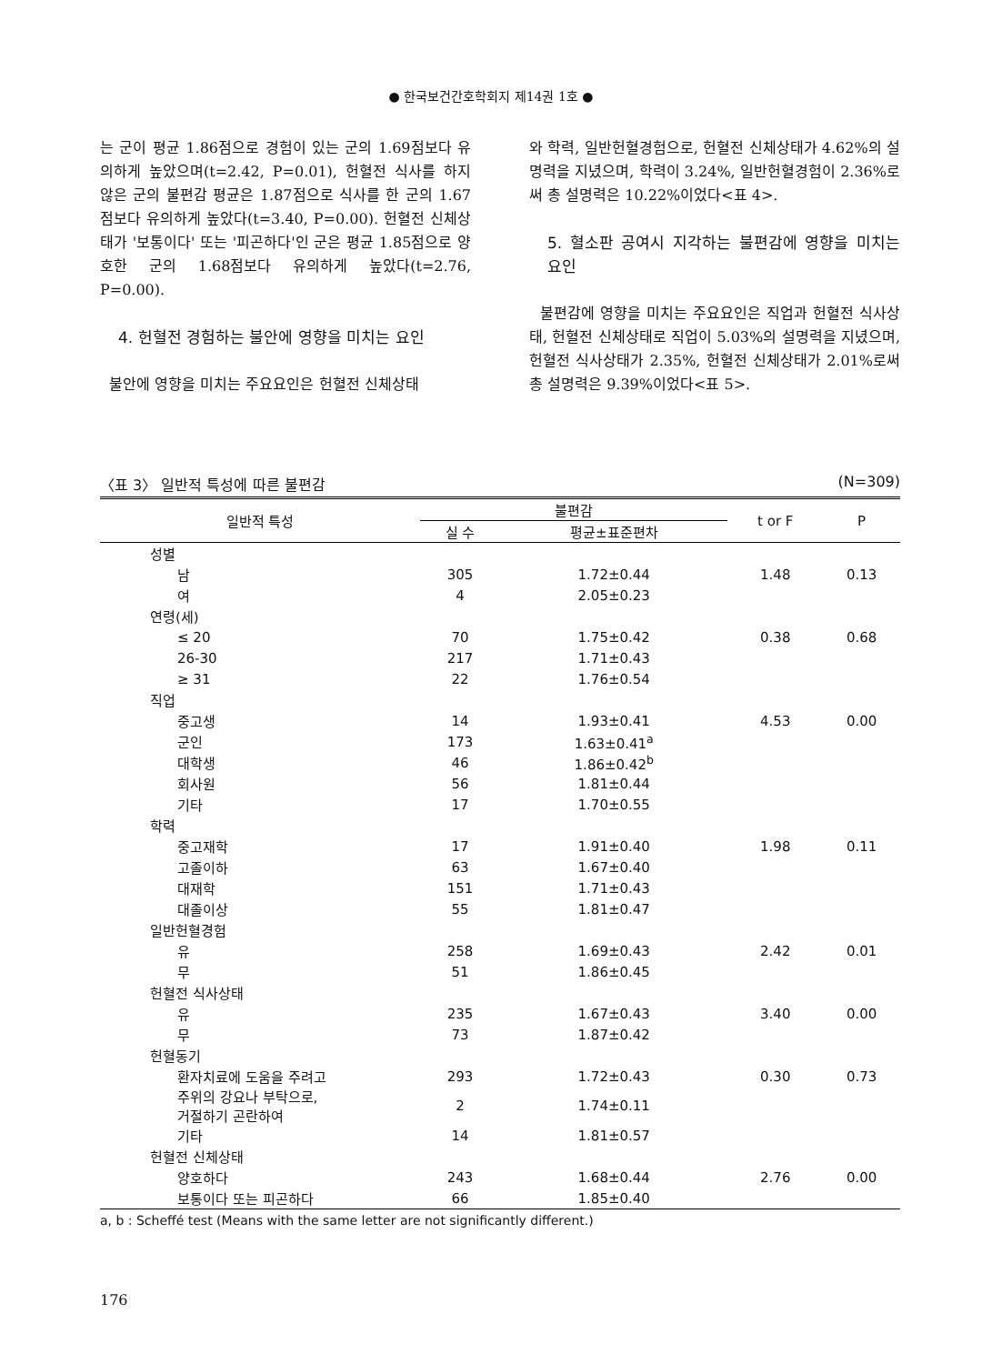● 한국보건간호학회지 제14권 1호 ●
는 군이 평균 1.86점으로 경험이 있는 군의 1.69점보다 유의하게 높았으며(t=2.42, P=0.01), 헌혈전 식사를 하지 않은 군의 불편감 평균은 1.87점으로 식사를 한 군의 1.67점보다 유의하게 높았다(t=3.40, P=0.00). 헌혈전 신체상태가 '보통이다' 또는 '피곤하다'인 군은 평균 1.85점으로 양호한 군의 1.68점보다 유의하게 높았다(t=2.76, P=0.00).
4. 헌혈전 경험하는 불안에 영향을 미치는 요인
불안에 영향을 미치는 주요요인은 헌혈전 신체상태
와 학력, 일반헌혈경험으로, 헌혈전 신체상태가 4.62%의 설명력을 지녔으며, 학력이 3.24%, 일반헌혈경험이 2.36%로써 총 설명력은 10.22%이었다<표 4>.
5. 혈소판 공여시 지각하는 불편감에 영향을 미치는 요인
불편감에 영향을 미치는 주요요인은 직업과 헌혈전 식사상태, 헌혈전 신체상태로 직업이 5.03%의 설명력을 지녔으며, 헌혈전 식사상태가 2.35%, 헌혈전 신체상태가 2.01%로써 총 설명력은 9.39%이었다<표 5>.
〈표 3〉 일반적 특성에 따른 불편감 (N=309)
| 일반적 특성 | 불편감 | | t or F | P |
| --- | --- | --- | --- | --- |
| | 실 수 | 평균±표준편차 | | |
| 성별 | | | | |
| 남 | 305 | 1.72±0.44 | 1.48 | 0.13 |
| 여 | 4 | 2.05±0.23 | | |
| 연령(세) | | | | |
| ≤ 20 | 70 | 1.75±0.42 | 0.38 | 0.68 |
| 26-30 | 217 | 1.71±0.43 | | |
| ≥ 31 | 22 | 1.76±0.54 | | |
| 직업 | | | | |
| 중고생 | 14 | 1.93±0.41 | 4.53 | 0.00 |
| 군인 | 173 | 1.63±0.41<sup>a</sup> | | |
| 대학생 | 46 | 1.86±0.42<sup>b</sup> | | |
| 회사원 | 56 | 1.81±0.44 | | |
| 기타 | 17 | 1.70±0.55 | | |
| 학력 | | | | |
| 중고재학 | 17 | 1.91±0.40 | 1.98 | 0.11 |
| 고졸이하 | 63 | 1.67±0.40 | | |
| 대재학 | 151 | 1.71±0.43 | | |
| 대졸이상 | 55 | 1.81±0.47 | | |
| 일반헌혈경험 | | | | |
| 유 | 258 | 1.69±0.43 | 2.42 | 0.01 |
| 무 | 51 | 1.86±0.45 | | |
| 헌혈전 식사상태 | | | | |
| 유 | 235 | 1.67±0.43 | 3.40 | 0.00 |
| 무 | 73 | 1.87±0.42 | | |
| 헌혈동기 | | | | |
| 환자치료에 도움을 주려고 | 293 | 1.72±0.43 | 0.30 | 0.73 |
| 주위의 강요나 부탁으로, 거절하기 곤란하여 | 2 | 1.74±0.11 | | |
| 기타 | 14 | 1.81±0.57 | | |
| 헌혈전 신체상태 | | | | |
| 양호하다 | 243 | 1.68±0.44 | 2.76 | 0.00 |
| 보통이다 또는 피곤하다 | 66 | 1.85±0.40 | | |
a, b : Scheffé test (Means with the same letter are not significantly different.)
176